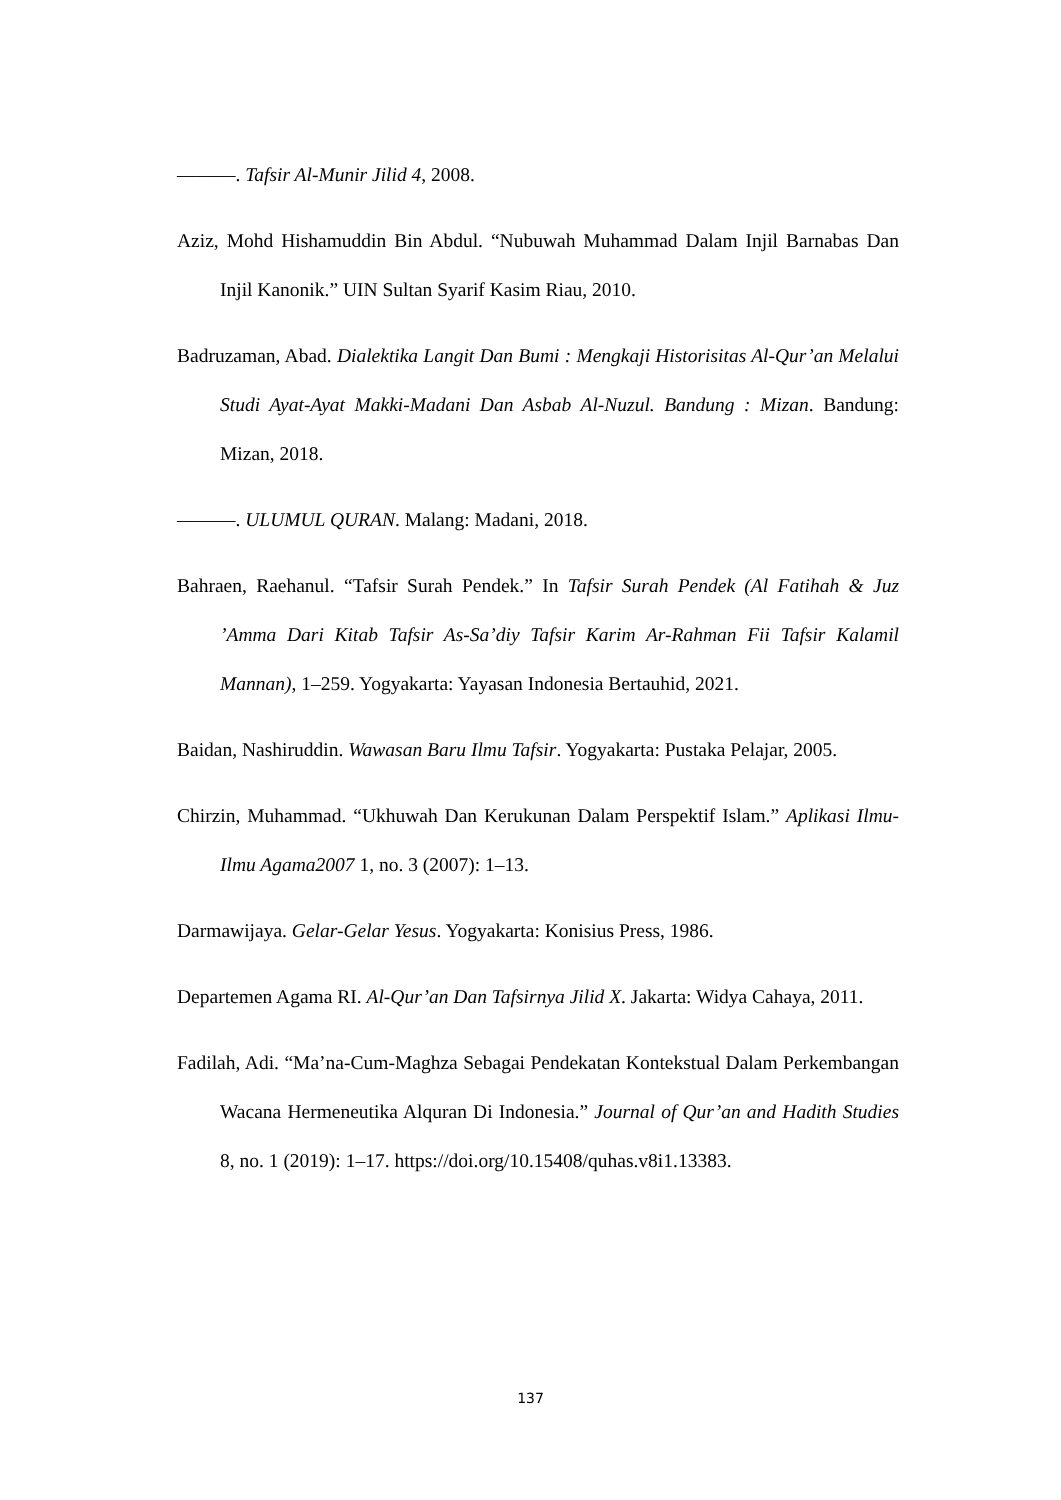———. Tafsir Al-Munir Jilid 4, 2008.
Aziz, Mohd Hishamuddin Bin Abdul. “Nubuwah Muhammad Dalam Injil Barnabas Dan Injil Kanonik.” UIN Sultan Syarif Kasim Riau, 2010.
Badruzaman, Abad. Dialektika Langit Dan Bumi : Mengkaji Historisitas Al-Qur’an Melalui Studi Ayat-Ayat Makki-Madani Dan Asbab Al-Nuzul. Bandung : Mizan. Bandung: Mizan, 2018.
———. ULUMUL QURAN. Malang: Madani, 2018.
Bahraen, Raehanul. “Tafsir Surah Pendek.” In Tafsir Surah Pendek (Al Fatihah & Juz ’Amma Dari Kitab Tafsir As-Sa’diy Tafsir Karim Ar-Rahman Fii Tafsir Kalamil Mannan), 1–259. Yogyakarta: Yayasan Indonesia Bertauhid, 2021.
Baidan, Nashiruddin. Wawasan Baru Ilmu Tafsir. Yogyakarta: Pustaka Pelajar, 2005.
Chirzin, Muhammad. “Ukhuwah Dan Kerukunan Dalam Perspektif Islam.” Aplikasi Ilmu-Ilmu Agama2007 1, no. 3 (2007): 1–13.
Darmawijaya. Gelar-Gelar Yesus. Yogyakarta: Konisius Press, 1986.
Departemen Agama RI. Al-Qur’an Dan Tafsirnya Jilid X. Jakarta: Widya Cahaya, 2011.
Fadilah, Adi. “Ma’na-Cum-Maghza Sebagai Pendekatan Kontekstual Dalam Perkembangan Wacana Hermeneutika Alquran Di Indonesia.” Journal of Qur’an and Hadith Studies 8, no. 1 (2019): 1–17. https://doi.org/10.15408/quhas.v8i1.13383.
137